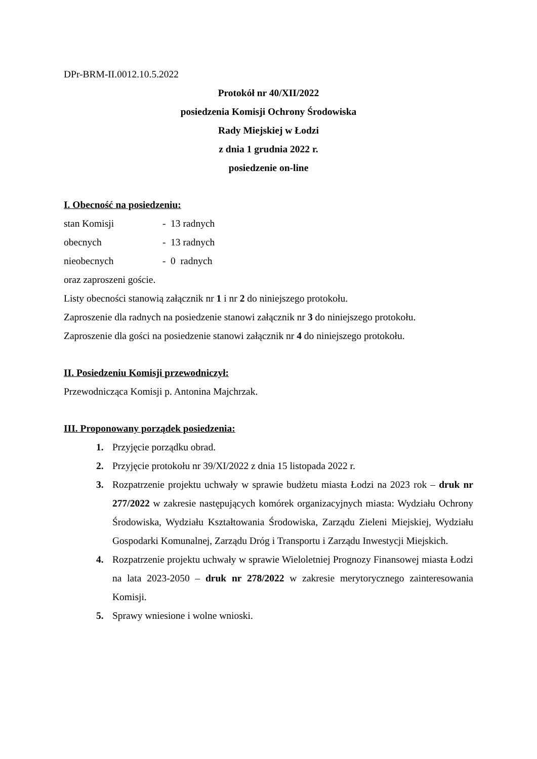DPr-BRM-II.0012.10.5.2022
Protokół nr 40/XII/2022
posiedzenia Komisji Ochrony Środowiska
Rady Miejskiej w Łodzi
z dnia 1 grudnia 2022 r.
posiedzenie on-line
I. Obecność na posiedzeniu:
stan Komisji - 13 radnych
obecnych - 13 radnych
nieobecnych - 0 radnych
oraz zaproszeni goście.
Listy obecności stanowią załącznik nr 1 i nr 2 do niniejszego protokołu.
Zaproszenie dla radnych na posiedzenie stanowi załącznik nr 3 do niniejszego protokołu.
Zaproszenie dla gości na posiedzenie stanowi załącznik nr 4 do niniejszego protokołu.
II. Posiedzeniu Komisji przewodniczył:
Przewodnicząca Komisji p. Antonina Majchrzak.
III. Proponowany porządek posiedzenia:
1. Przyjęcie porządku obrad.
2. Przyjęcie protokołu nr 39/XI/2022 z dnia 15 listopada 2022 r.
3. Rozpatrzenie projektu uchwały w sprawie budżetu miasta Łodzi na 2023 rok – druk nr 277/2022 w zakresie następujących komórek organizacyjnych miasta: Wydziału Ochrony Środowiska, Wydziału Kształtowania Środowiska, Zarządu Zieleni Miejskiej, Wydziału Gospodarki Komunalnej, Zarządu Dróg i Transportu i Zarządu Inwestycji Miejskich.
4. Rozpatrzenie projektu uchwały w sprawie Wieloletniej Prognozy Finansowej miasta Łodzi na lata 2023-2050 – druk nr 278/2022 w zakresie merytorycznego zainteresowania Komisji.
5. Sprawy wniesione i wolne wnioski.